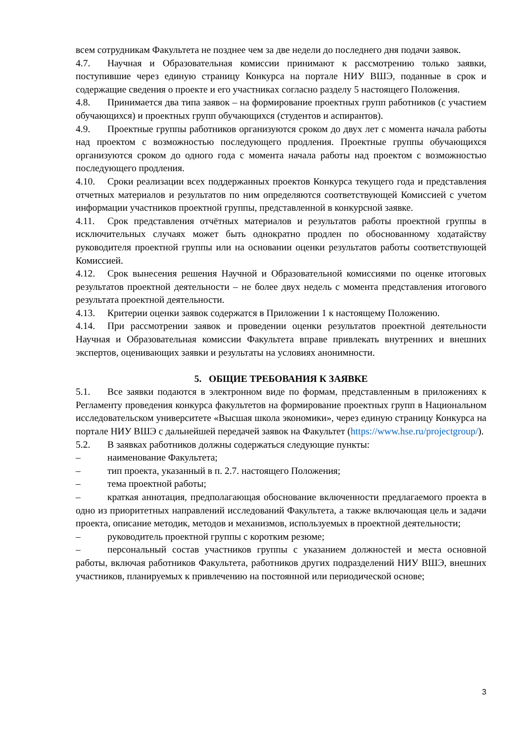всем сотрудникам Факультета не позднее чем за две недели до последнего дня подачи заявок.
4.7. Научная и Образовательная комиссии принимают к рассмотрению только заявки, поступившие через единую страницу Конкурса на портале НИУ ВШЭ, поданные в срок и содержащие сведения о проекте и его участниках согласно разделу 5 настоящего Положения.
4.8. Принимается два типа заявок – на формирование проектных групп работников (с участием обучающихся) и проектных групп обучающихся (студентов и аспирантов).
4.9. Проектные группы работников организуются сроком до двух лет с момента начала работы над проектом с возможностью последующего продления. Проектные группы обучающихся организуются сроком до одного года с момента начала работы над проектом с возможностью последующего продления.
4.10. Сроки реализации всех поддержанных проектов Конкурса текущего года и представления отчетных материалов и результатов по ним определяются соответствующей Комиссией с учетом информации участников проектной группы, представленной в конкурсной заявке.
4.11. Срок представления отчётных материалов и результатов работы проектной группы в исключительных случаях может быть однократно продлен по обоснованному ходатайству руководителя проектной группы или на основании оценки результатов работы соответствующей Комиссией.
4.12. Срок вынесения решения Научной и Образовательной комиссиями по оценке итоговых результатов проектной деятельности – не более двух недель с момента представления итогового результата проектной деятельности.
4.13. Критерии оценки заявок содержатся в Приложении 1 к настоящему Положению.
4.14. При рассмотрении заявок и проведении оценки результатов проектной деятельности Научная и Образовательная комиссии Факультета вправе привлекать внутренних и внешних экспертов, оценивающих заявки и результаты на условиях анонимности.
5. ОБЩИЕ ТРЕБОВАНИЯ К ЗАЯВКЕ
5.1. Все заявки подаются в электронном виде по формам, представленным в приложениях к Регламенту проведения конкурса факультетов на формирование проектных групп в Национальном исследовательском университете «Высшая школа экономики», через единую страницу Конкурса на портале НИУ ВШЭ с дальнейшей передачей заявок на Факультет (https://www.hse.ru/projectgroup/).
5.2. В заявках работников должны содержаться следующие пункты:
– наименование Факультета;
– тип проекта, указанный в п. 2.7. настоящего Положения;
– тема проектной работы;
– краткая аннотация, предполагающая обоснование включенности предлагаемого проекта в одно из приоритетных направлений исследований Факультета, а также включающая цель и задачи проекта, описание методик, методов и механизмов, используемых в проектной деятельности;
– руководитель проектной группы с коротким резюме;
– персональный состав участников группы с указанием должностей и места основной работы, включая работников Факультета, работников других подразделений НИУ ВШЭ, внешних участников, планируемых к привлечению на постоянной или периодической основе;
3